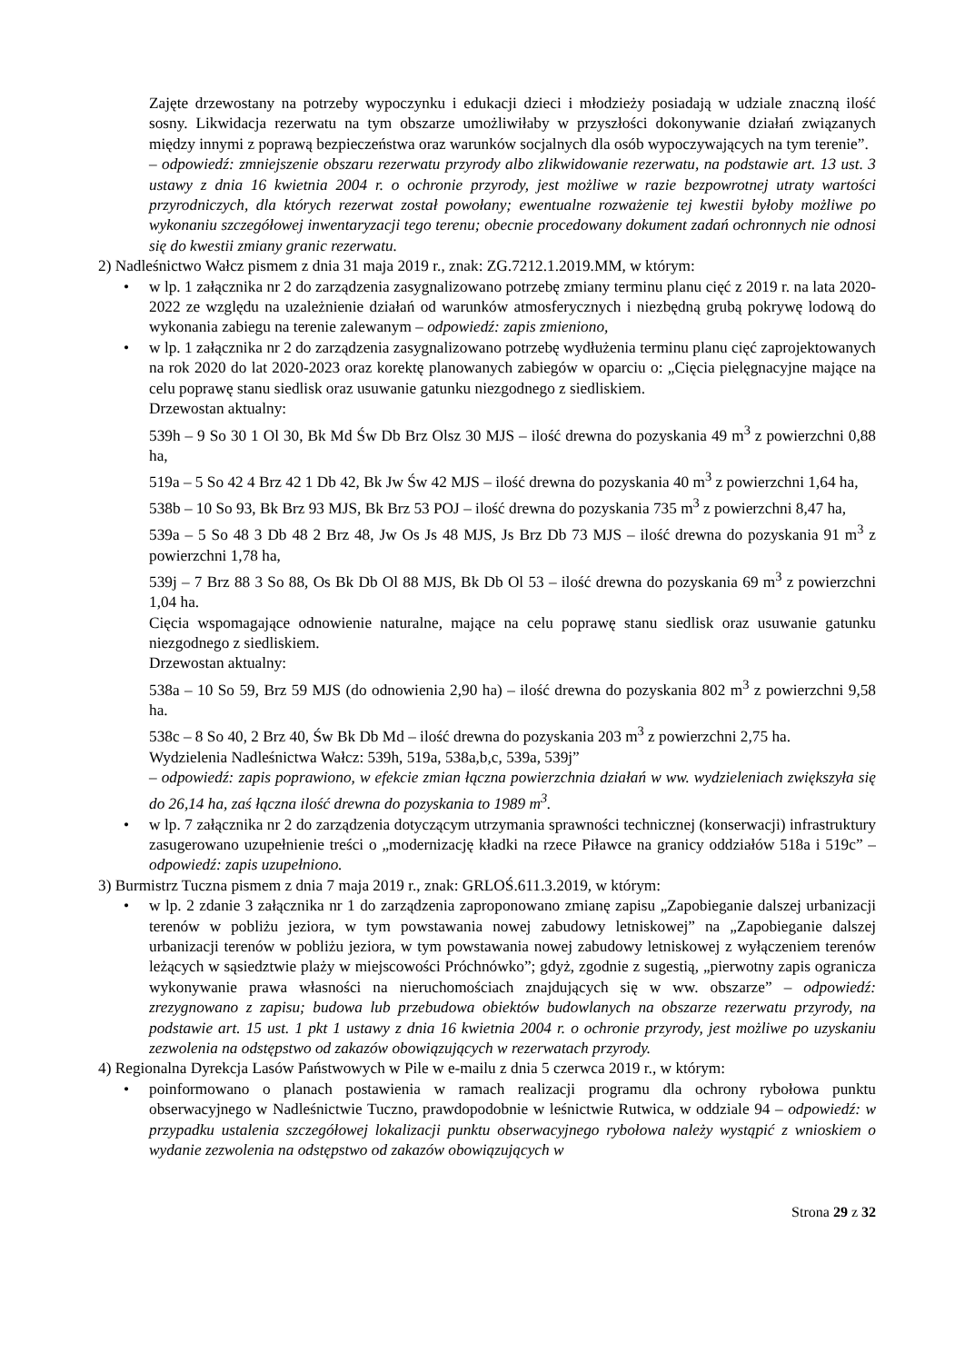Zajęte drzewostany na potrzeby wypoczynku i edukacji dzieci i młodzieży posiadają w udziale znaczną ilość sosny. Likwidacja rezerwatu na tym obszarze umożliwiłaby w przyszłości dokonywanie działań związanych między innymi z poprawą bezpieczeństwa oraz warunków socjalnych dla osób wypoczywających na tym terenie”.
– odpowiedź: zmniejszenie obszaru rezerwatu przyrody albo zlikwidowanie rezerwatu, na podstawie art. 13 ust. 3 ustawy z dnia 16 kwietnia 2004 r. o ochronie przyrody, jest możliwe w razie bezpowrotnej utraty wartości przyrodniczych, dla których rezerwat został powołany; ewentualne rozważenie tej kwestii byłoby możliwe po wykonaniu szczegółowej inwentaryzacji tego terenu; obecnie procedowany dokument zadań ochronnych nie odnosi się do kwestii zmiany granic rezerwatu.
2) Nadleśnictwo Wałcz pismem z dnia 31 maja 2019 r., znak: ZG.7212.1.2019.MM, w którym:
• w lp. 1 załącznika nr 2 do zarządzenia zasygnalizowano potrzebę zmiany terminu planu cięć z 2019 r. na lata 2020-2022 ze względu na uzależnienie działań od warunków atmosferycznych i niezbędną grubą pokrywę lodową do wykonania zabiegu na terenie zalewanym – odpowiedź: zapis zmieniono,
• w lp. 1 załącznika nr 2 do zarządzenia zasygnalizowano potrzebę wydłużenia terminu planu cięć zaprojektowanych na rok 2020 do lat 2020-2023 oraz korektę planowanych zabiegów w oparciu o: „Cięcia pielęgnacyjne mające na celu poprawę stanu siedlisk oraz usuwanie gatunku niezgodnego z siedliskiem.
Drzewostan aktualny:
539h – 9 So 30 1 Ol 30, Bk Md Św Db Brz Olsz 30 MJS – ilość drewna do pozyskania 49 m<sup>3</sup> z powierzchni 0,88 ha,
519a – 5 So 42 4 Brz 42 1 Db 42, Bk Jw Św 42 MJS – ilość drewna do pozyskania 40 m<sup>3</sup> z powierzchni 1,64 ha,
538b – 10 So 93, Bk Brz 93 MJS, Bk Brz 53 POJ – ilość drewna do pozyskania 735 m<sup>3</sup> z powierzchni 8,47 ha,
539a – 5 So 48 3 Db 48 2 Brz 48, Jw Os Js 48 MJS, Js Brz Db 73 MJS – ilość drewna do pozyskania 91 m<sup>3</sup> z powierzchni 1,78 ha,
539j – 7 Brz 88 3 So 88, Os Bk Db Ol 88 MJS, Bk Db Ol 53 – ilość drewna do pozyskania 69 m<sup>3</sup> z powierzchni 1,04 ha.
Cięcia wspomagające odnowienie naturalne, mające na celu poprawę stanu siedlisk oraz usuwanie gatunku niezgodnego z siedliskiem.
Drzewostan aktualny:
538a – 10 So 59, Brz 59 MJS (do odnowienia 2,90 ha) – ilość drewna do pozyskania 802 m<sup>3</sup> z powierzchni 9,58 ha.
538c – 8 So 40, 2 Brz 40, Św Bk Db Md – ilość drewna do pozyskania 203 m<sup>3</sup> z powierzchni 2,75 ha.
Wydzielenia Nadleśnictwa Wałcz: 539h, 519a, 538a,b,c, 539a, 539j”
– odpowiedź: zapis poprawiono, w efekcie zmian łączna powierzchnia działań w ww. wydzieleniach zwiększyła się do 26,14 ha, zaś łączna ilość drewna do pozyskania to 1989 m<sup>3</sup>.
• w lp. 7 załącznika nr 2 do zarządzenia dotyczącym utrzymania sprawności technicznej (konserwacji) infrastruktury zasugerowano uzupełnienie treści o „modernizację kładki na rzece Piławce na granicy oddziałów 518a i 519c” – odpowiedź: zapis uzupełniono.
3) Burmistrz Tuczna pismem z dnia 7 maja 2019 r., znak: GRLOŚ.611.3.2019, w którym:
• w lp. 2 zdanie 3 załącznika nr 1 do zarządzenia zaproponowano zmianę zapisu „Zapobieganie dalszej urbanizacji terenów w pobliżu jeziora, w tym powstawania nowej zabudowy letniskowej” na „Zapobieganie dalszej urbanizacji terenów w pobliżu jeziora, w tym powstawania nowej zabudowy letniskowej z wyłączeniem terenów leżących w sąsiedztwie plaży w miejscowości Próchnówko”; gdyż, zgodnie z sugestią, „pierwotny zapis ogranicza wykonywanie prawa własności na nieruchomościach znajdujących się w ww. obszarze” – odpowiedź: zrezygnowano z zapisu; budowa lub przebudowa obiektów budowlanych na obszarze rezerwatu przyrody, na podstawie art. 15 ust. 1 pkt 1 ustawy z dnia 16 kwietnia 2004 r. o ochronie przyrody, jest możliwe po uzyskaniu zezwolenia na odstępstwo od zakazów obowiązujących w rezerwatach przyrody.
4) Regionalna Dyrekcja Lasów Państwowych w Pile w e-mailu z dnia 5 czerwca 2019 r., w którym:
• poinformowano o planach postawienia w ramach realizacji programu dla ochrony rybołowa punktu obserwacyjnego w Nadleśnictwie Tuczno, prawdopodobnie w leśnictwie Rutwica, w oddziale 94 – odpowiedź: w przypadku ustalenia szczegółowej lokalizacji punktu obserwacyjnego rybołowa należy wystąpić z wnioskiem o wydanie zezwolenia na odstępstwo od zakazów obowiązujących w
Strona 29 z 32